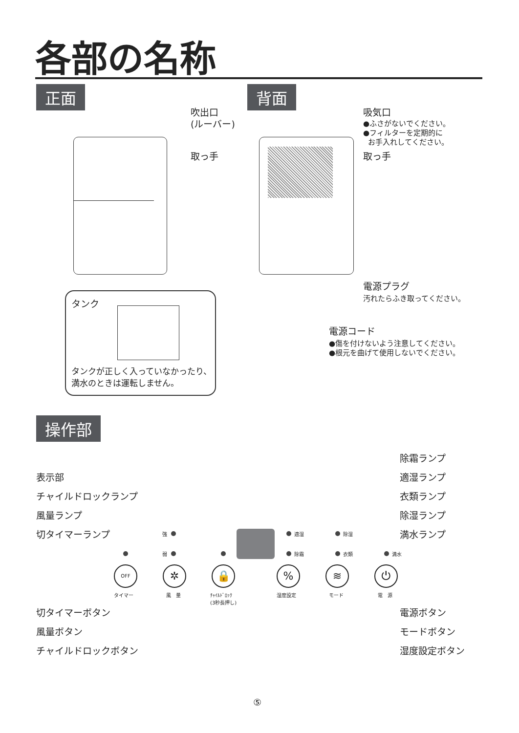各部の名称
正面 背面
吹出口
(ルーバー)
取っ手
タンク
タンクが正しく入っていなかったり、
満水のときは運転しません。
吸気口
●ふさがないでください。
●フィルターを定期的に
お手入れしてください。
取っ手
電源プラグ
汚れたらふき取ってください。
電源コード
●傷を付けないよう注意してください。
●根元を曲げて使用しないでください。
操作部
表示部
チャイルドロックランプ
風量ランプ
切タイマーランプ
除霜ランプ
適湿ランプ
衣類ランプ
除湿ランプ
満水ランプ
強
弱
適湿
除霜
除湿
衣類 満水
OFF
タイマー
✲
風　量
🔒
ﾁｬｲﾙﾄﾞﾛｯｸ
(3秒長押し)
%
湿度設定
≋
モード
⏻
電　源
切タイマーボタン
風量ボタン
チャイルドロックボタン
電源ボタン
モードボタン
湿度設定ボタン
⑤